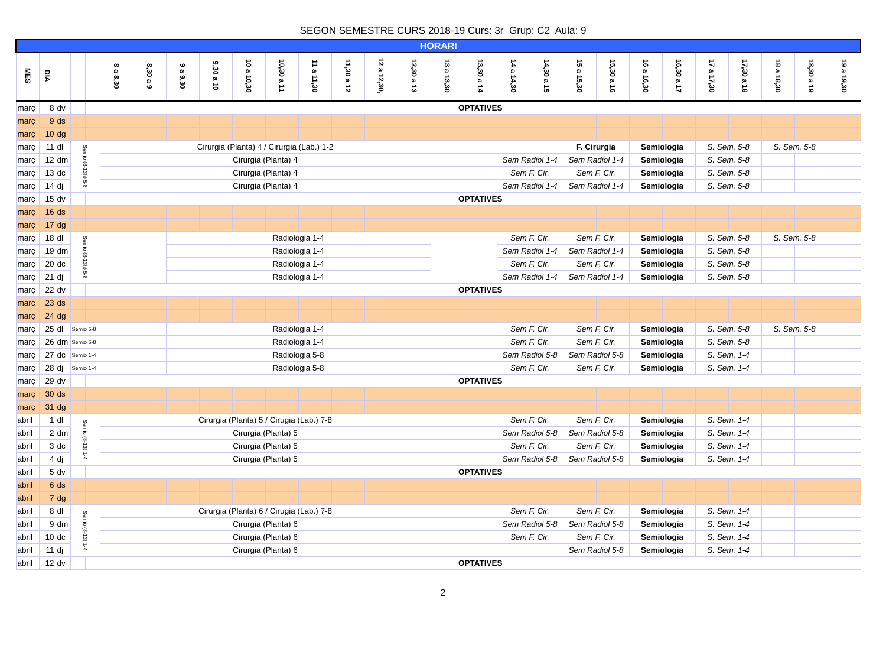SEGON SEMESTRE CURS 2018-19 Curs: 3r Grup: C2 Aula: 9
| HORARI | | | | | | | | | | | | | | | | | | | | | | | | | | | |
| --- | --- | --- | --- | --- | --- | --- | --- | --- | --- | --- | --- | --- | --- | --- | --- | --- | --- | --- | --- | --- | --- | --- | --- | --- | --- | --- | --- |
| MES | DIA | | | | 8 a 8,30 | 8,30 a 9 | 9 a 9,30 | 9,30 a 10 | 10 a 10,30 | 10,30 a 11 | 11 a 11,30 | 11,30 a 12 | 12 a 12,30, | 12,30 a 13 | 13 a 13,30 | 13,30 a 14 | 14 a 14,30 | 14,30 a 15 | 15 a 15,30 | 15,30 a 16 | 16 a 16,30 | 16,30 a 17 | 17 a 17,30 | 17,30 a 18 | 18 a 18,30 | 18,30 a 19 | 19 a 19,30 |
| març | 8 | dv | | | OPTATIVES | | | | | | | | | | | | | | | | | | | | | | |
| març | 9 | ds | | | | | | | | | | | | | | | | | | | | | | | | | |
| març | 10 | dg | | | | | | | | | | | | | | | | | | | | | | | | | |
| març | 11 | dl | Semio (8-13h) 5-8 | | Cirurgia (Planta) 4 / Cirurgia (Lab.) 1-2 | | | | | | | | | | | | | | F. Cirurgia | | Semiologia | | S. Sem. 5-8 | | S. Sem. 5-8 | | |
| març | 12 | dm | | | Cirurgia (Planta) 4 | | | | | | | | | | | | Sem Radiol 1-4 | | Sem Radiol 1-4 | | Semiologia | | S. Sem. 5-8 | | | | |
| març | 13 | dc | | | Cirurgia (Planta) 4 | | | | | | | | | | | | Sem F. Cir. | | Sem F. Cir. | | Semiologia | | S. Sem. 5-8 | | | | |
| març | 14 | dj | | | Cirurgia (Planta) 4 | | | | | | | | | | | | Sem Radiol 1-4 | | Sem Radiol 1-4 | | Semiologia | | S. Sem. 5-8 | | | | |
| març | 15 | dv | | | OPTATIVES | | | | | | | | | | | | | | | | | | | | | | |
| març | 16 | ds | | | | | | | | | | | | | | | | | | | | | | | | | |
| març | 17 | dg | | | | | | | | | | | | | | | | | | | | | | | | | |
| març | 18 | dl | Semio (8-13h) 5-8 | | | | Radiologia 1-4 | | | | | | | | | | Sem F. Cir. | | Sem F. Cir. | | Semiologia | | S. Sem. 5-8 | | S. Sem. 5-8 | | |
| març | 19 | dm | | | | | Radiologia 1-4 | | | | | | | | | | Sem Radiol 1-4 | | Sem Radiol 1-4 | | Semiologia | | S. Sem. 5-8 | | | | |
| març | 20 | dc | | | | | Radiologia 1-4 | | | | | | | | | | Sem F. Cir. | | Sem F. Cir. | | Semiologia | | S. Sem. 5-8 | | | | |
| març | 21 | dj | | | | | Radiologia 1-4 | | | | | | | | | | Sem Radiol 1-4 | | Sem Radiol 1-4 | | Semiologia | | S. Sem. 5-8 | | | | |
| març | 22 | dv | | | OPTATIVES | | | | | | | | | | | | | | | | | | | | | | |
| marc | 23 | ds | | | | | | | | | | | | | | | | | | | | | | | | | |
| març | 24 | dg | | | | | | | | | | | | | | | | | | | | | | | | | |
| març | 25 | dl | Semio 5-8 | | | | Radiologia 1-4 | | | | | | | | | | Sem F. Cir. | | Sem F. Cir. | | Semiologia | | S. Sem. 5-8 | | S. Sem. 5-8 | | |
| març | 26 | dm | Semio 5-8 | | | | Radiologia 1-4 | | | | | | | | | | Sem F. Cir. | | Sem F. Cir. | | Semiologia | | S. Sem. 5-8 | | | | |
| març | 27 | dc | Semio 1-4 | | | | Radiologia 5-8 | | | | | | | | | | Sem Radiol 5-8 | | Sem Radiol 5-8 | | Semiologia | | S. Sem. 1-4 | | | | |
| març | 28 | dj | Semio 1-4 | | | | Radiologia 5-8 | | | | | | | | | | Sem F. Cir. | | Sem F. Cir. | | Semiologia | | S. Sem. 1-4 | | | | |
| març | 29 | dv | | | OPTATIVES | | | | | | | | | | | | | | | | | | | | | | |
| març | 30 | ds | | | | | | | | | | | | | | | | | | | | | | | | | |
| març | 31 | dg | | | | | | | | | | | | | | | | | | | | | | | | | |
| abril | 1 | dl | Semio (8-13) 1-4 | | Cirurgia (Planta) 5 / Cirugia (Lab.) 7-8 | | | | | | | | | | | | Sem F. Cir. | | Sem F. Cir. | | Semiologia | | S. Sem. 1-4 | | | | |
| abril | 2 | dm | | | Cirurgia (Planta) 5 | | | | | | | | | | | | Sem Radiol 5-8 | | Sem Radiol 5-8 | | Semiologia | | S. Sem. 1-4 | | | | |
| abril | 3 | dc | | | Cirurgia (Planta) 5 | | | | | | | | | | | | Sem F. Cir. | | Sem F. Cir. | | Semiologia | | S. Sem. 1-4 | | | | |
| abril | 4 | dj | | | Cirurgia (Planta) 5 | | | | | | | | | | | | Sem Radiol 5-8 | | Sem Radiol 5-8 | | Semiologia | | S. Sem. 1-4 | | | | |
| abril | 5 | dv | | | OPTATIVES | | | | | | | | | | | | | | | | | | | | | | |
| abril | 6 | ds | | | | | | | | | | | | | | | | | | | | | | | | | |
| abril | 7 | dg | | | | | | | | | | | | | | | | | | | | | | | | | |
| abril | 8 | dl | Semio (8-13) 1-4 | | Cirurgia (Planta) 6 / Cirugia (Lab.) 7-8 | | | | | | | | | | | | Sem F. Cir. | | Sem F. Cir. | | Semiologia | | S. Sem. 1-4 | | | | |
| abril | 9 | dm | | | Cirurgia (Planta) 6 | | | | | | | | | | | | Sem Radiol 5-8 | | Sem Radiol 5-8 | | Semiologia | | S. Sem. 1-4 | | | | |
| abril | 10 | dc | | | Cirurgia (Planta) 6 | | | | | | | | | | | | Sem F. Cir. | | Sem F. Cir. | | Semiologia | | S. Sem. 1-4 | | | | |
| abril | 11 | dj | | | Cirurgia (Planta) 6 | | | | | | | | | | | | | | Sem Radiol 5-8 | | Semiologia | | S. Sem. 1-4 | | | | |
| abril | 12 | dv | | | OPTATIVES | | | | | | | | | | | | | | | | | | | | | | |
2